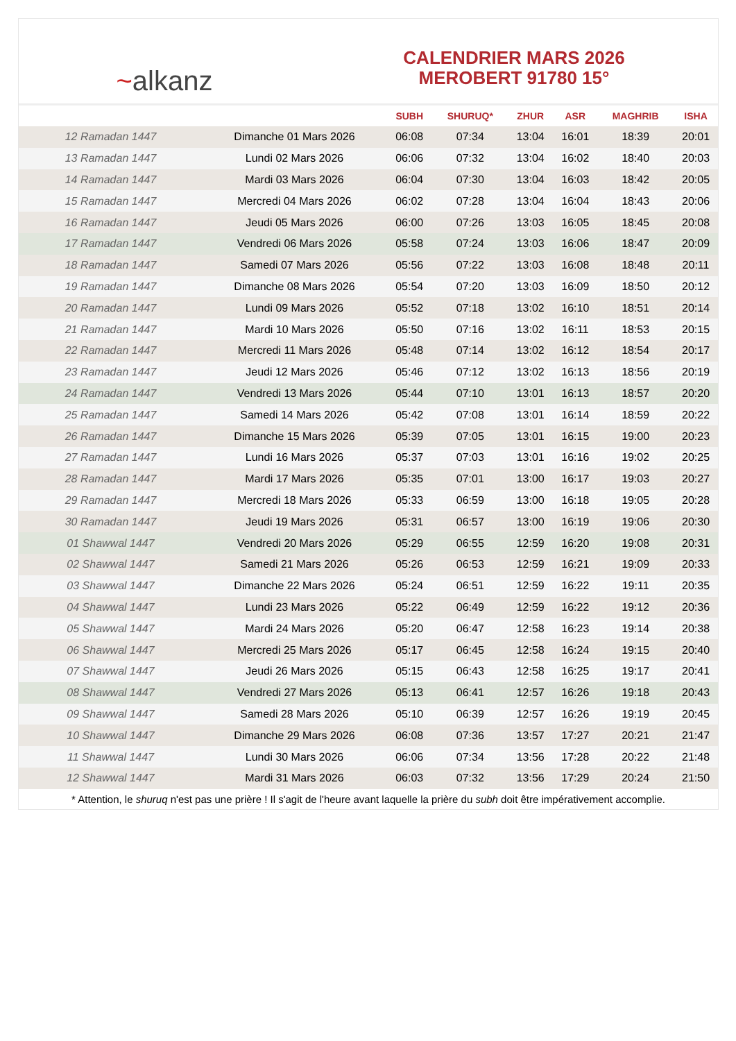~ alkanz
CALENDRIER MARS 2026
MEROBERT 91780 15°
| | | SUBH | SHURUQ* | ZHUR | ASR | MAGHRIB | ISHA |
| --- | --- | --- | --- | --- | --- | --- | --- |
| 12 Ramadan 1447 | Dimanche 01 Mars 2026 | 06:08 | 07:34 | 13:04 | 16:01 | 18:39 | 20:01 |
| 13 Ramadan 1447 | Lundi 02 Mars 2026 | 06:06 | 07:32 | 13:04 | 16:02 | 18:40 | 20:03 |
| 14 Ramadan 1447 | Mardi 03 Mars 2026 | 06:04 | 07:30 | 13:04 | 16:03 | 18:42 | 20:05 |
| 15 Ramadan 1447 | Mercredi 04 Mars 2026 | 06:02 | 07:28 | 13:04 | 16:04 | 18:43 | 20:06 |
| 16 Ramadan 1447 | Jeudi 05 Mars 2026 | 06:00 | 07:26 | 13:03 | 16:05 | 18:45 | 20:08 |
| 17 Ramadan 1447 | Vendredi 06 Mars 2026 | 05:58 | 07:24 | 13:03 | 16:06 | 18:47 | 20:09 |
| 18 Ramadan 1447 | Samedi 07 Mars 2026 | 05:56 | 07:22 | 13:03 | 16:08 | 18:48 | 20:11 |
| 19 Ramadan 1447 | Dimanche 08 Mars 2026 | 05:54 | 07:20 | 13:03 | 16:09 | 18:50 | 20:12 |
| 20 Ramadan 1447 | Lundi 09 Mars 2026 | 05:52 | 07:18 | 13:02 | 16:10 | 18:51 | 20:14 |
| 21 Ramadan 1447 | Mardi 10 Mars 2026 | 05:50 | 07:16 | 13:02 | 16:11 | 18:53 | 20:15 |
| 22 Ramadan 1447 | Mercredi 11 Mars 2026 | 05:48 | 07:14 | 13:02 | 16:12 | 18:54 | 20:17 |
| 23 Ramadan 1447 | Jeudi 12 Mars 2026 | 05:46 | 07:12 | 13:02 | 16:13 | 18:56 | 20:19 |
| 24 Ramadan 1447 | Vendredi 13 Mars 2026 | 05:44 | 07:10 | 13:01 | 16:13 | 18:57 | 20:20 |
| 25 Ramadan 1447 | Samedi 14 Mars 2026 | 05:42 | 07:08 | 13:01 | 16:14 | 18:59 | 20:22 |
| 26 Ramadan 1447 | Dimanche 15 Mars 2026 | 05:39 | 07:05 | 13:01 | 16:15 | 19:00 | 20:23 |
| 27 Ramadan 1447 | Lundi 16 Mars 2026 | 05:37 | 07:03 | 13:01 | 16:16 | 19:02 | 20:25 |
| 28 Ramadan 1447 | Mardi 17 Mars 2026 | 05:35 | 07:01 | 13:00 | 16:17 | 19:03 | 20:27 |
| 29 Ramadan 1447 | Mercredi 18 Mars 2026 | 05:33 | 06:59 | 13:00 | 16:18 | 19:05 | 20:28 |
| 30 Ramadan 1447 | Jeudi 19 Mars 2026 | 05:31 | 06:57 | 13:00 | 16:19 | 19:06 | 20:30 |
| 01 Shawwal 1447 | Vendredi 20 Mars 2026 | 05:29 | 06:55 | 12:59 | 16:20 | 19:08 | 20:31 |
| 02 Shawwal 1447 | Samedi 21 Mars 2026 | 05:26 | 06:53 | 12:59 | 16:21 | 19:09 | 20:33 |
| 03 Shawwal 1447 | Dimanche 22 Mars 2026 | 05:24 | 06:51 | 12:59 | 16:22 | 19:11 | 20:35 |
| 04 Shawwal 1447 | Lundi 23 Mars 2026 | 05:22 | 06:49 | 12:59 | 16:22 | 19:12 | 20:36 |
| 05 Shawwal 1447 | Mardi 24 Mars 2026 | 05:20 | 06:47 | 12:58 | 16:23 | 19:14 | 20:38 |
| 06 Shawwal 1447 | Mercredi 25 Mars 2026 | 05:17 | 06:45 | 12:58 | 16:24 | 19:15 | 20:40 |
| 07 Shawwal 1447 | Jeudi 26 Mars 2026 | 05:15 | 06:43 | 12:58 | 16:25 | 19:17 | 20:41 |
| 08 Shawwal 1447 | Vendredi 27 Mars 2026 | 05:13 | 06:41 | 12:57 | 16:26 | 19:18 | 20:43 |
| 09 Shawwal 1447 | Samedi 28 Mars 2026 | 05:10 | 06:39 | 12:57 | 16:26 | 19:19 | 20:45 |
| 10 Shawwal 1447 | Dimanche 29 Mars 2026 | 06:08 | 07:36 | 13:57 | 17:27 | 20:21 | 21:47 |
| 11 Shawwal 1447 | Lundi 30 Mars 2026 | 06:06 | 07:34 | 13:56 | 17:28 | 20:22 | 21:48 |
| 12 Shawwal 1447 | Mardi 31 Mars 2026 | 06:03 | 07:32 | 13:56 | 17:29 | 20:24 | 21:50 |
* Attention, le shuruq n'est pas une prière ! Il s'agit de l'heure avant laquelle la prière du subh doit être impérativement accomplie.